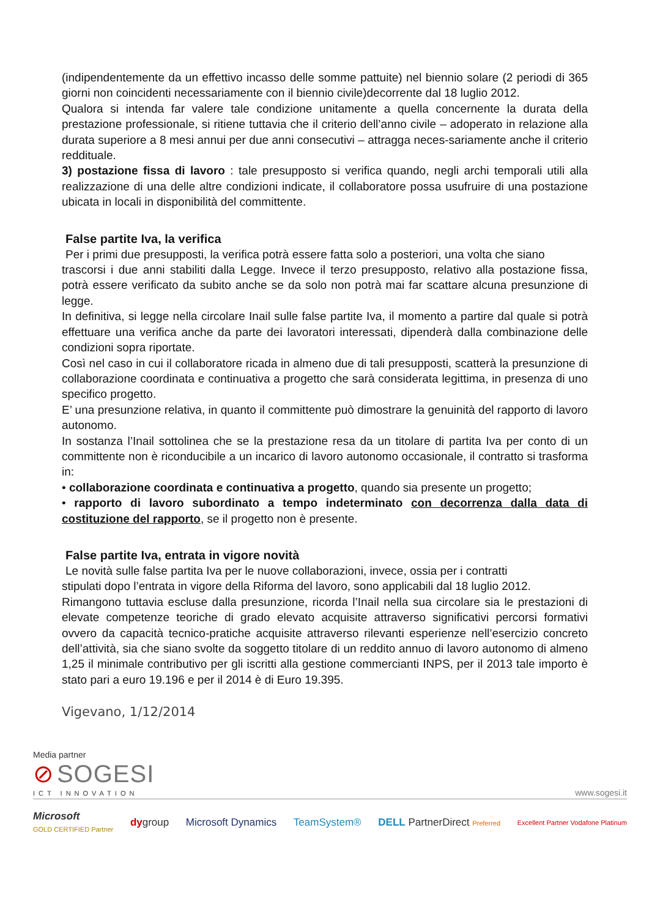(indipendentemente da un effettivo incasso delle somme pattuite) nel biennio solare (2 periodi di 365 giorni non coincidenti necessariamente con il biennio civile)decorrente dal 18 luglio 2012.
Qualora si intenda far valere tale condizione unitamente a quella concernente la durata della prestazione professionale, si ritiene tuttavia che il criterio dell’anno civile – adoperato in relazione alla durata superiore a 8 mesi annui per due anni consecutivi – attragga neces-sariamente anche il criterio reddituale.
3) postazione fissa di lavoro : tale presupposto si verifica quando, negli archi temporali utili alla realizzazione di una delle altre condizioni indicate, il collaboratore possa usufruire di una postazione ubicata in locali in disponibilità del committente.
False partite Iva, la verifica
Per i primi due presupposti, la verifica potrà essere fatta solo a posteriori, una volta che siano
trascorsi i due anni stabiliti dalla Legge. Invece il terzo presupposto, relativo alla postazione fissa, potrà essere verificato da subito anche se da solo non potrà mai far scattare alcuna presunzione di legge.
In definitiva, si legge nella circolare Inail sulle false partite Iva, il momento a partire dal quale si potrà effettuare una verifica anche da parte dei lavoratori interessati, dipenderà dalla combinazione delle condizioni sopra riportate.
Così nel caso in cui il collaboratore ricada in almeno due di tali presupposti, scatterà la presunzione di collaborazione coordinata e continuativa a progetto che sarà considerata legittima, in presenza di uno specifico progetto.
E’ una presunzione relativa, in quanto il committente può dimostrare la genuinità del rapporto di lavoro autonomo.
In sostanza l’Inail sottolinea che se la prestazione resa da un titolare di partita Iva per conto di un committente non è riconducibile a un incarico di lavoro autonomo occasionale, il contratto si trasforma in:
• collaborazione coordinata e continuativa a progetto, quando sia presente un progetto;
• rapporto di lavoro subordinato a tempo indeterminato con decorrenza dalla data di costituzione del rapporto, se il progetto non è presente.
False partite Iva, entrata in vigore novità
Le novità sulle false partita Iva per le nuove collaborazioni, invece, ossia per i contratti
stipulati dopo l’entrata in vigore della Riforma del lavoro, sono applicabili dal 18 luglio 2012.
Rimangono tuttavia escluse dalla presunzione, ricorda l’Inail nella sua circolare sia le prestazioni di elevate competenze teoriche di grado elevato acquisite attraverso significativi percorsi formativi ovvero da capacità tecnico-pratiche acquisite attraverso rilevanti esperienze nell’esercizio concreto dell’attività, sia che siano svolte da soggetto titolare di un reddito annuo di lavoro autonomo di almeno 1,25 il minimale contributivo per gli iscritti alla gestione commercianti INPS, per il 2013 tale importo è stato pari a euro 19.196 e per il 2014 è di Euro 19.395.
Vigevano, 1/12/2014
Media partner
⊘ SOGESI
ICT INNOVATION
www.sogesi.it
Microsoft
GOLD CERTIFIED Partner dygroup Microsoft Dynamics TeamSystem® DELL PartnerDirect Preferred Excellent Partner Vodafone Platinum